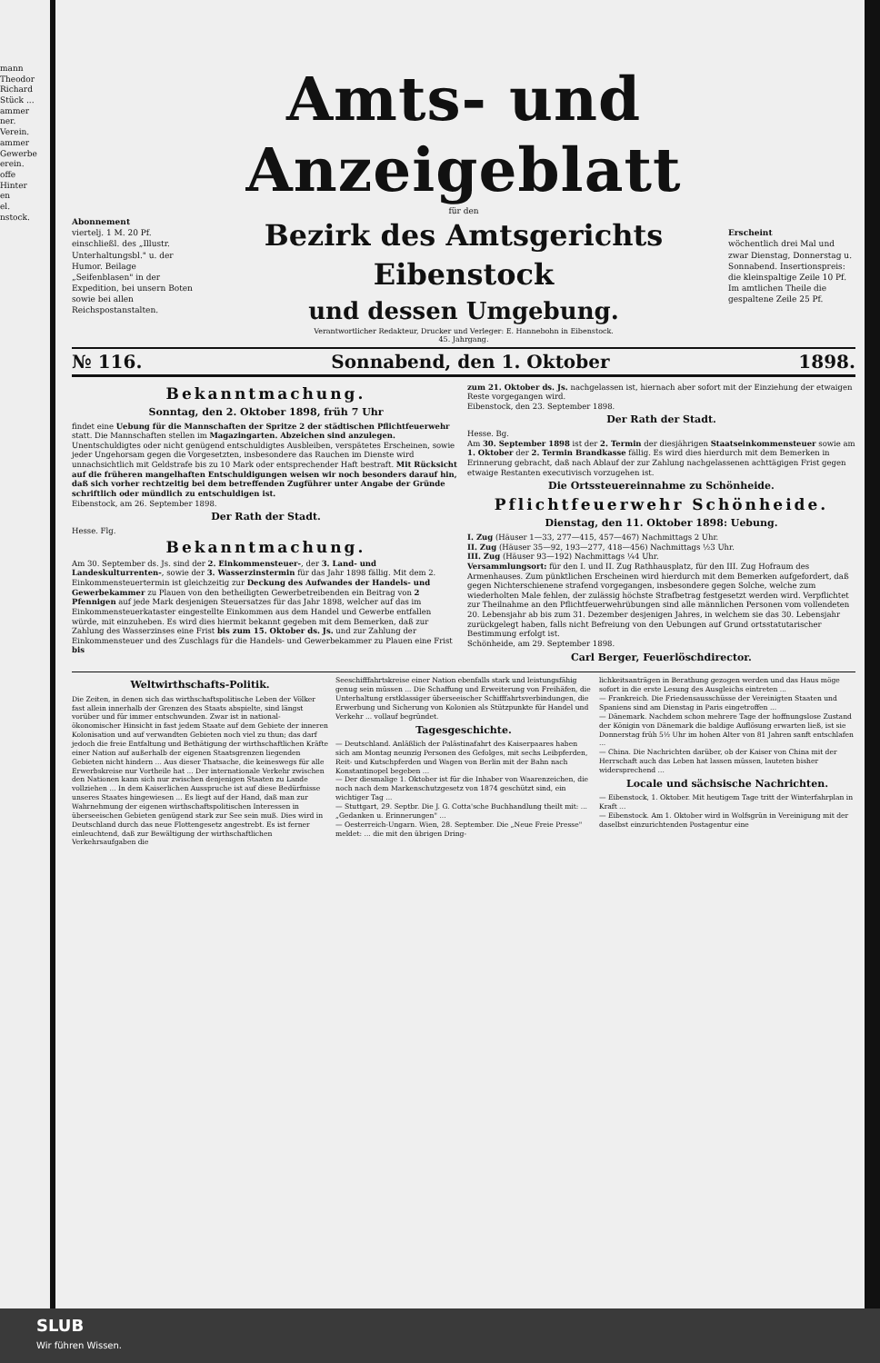mann Theodor Richard Stück ...
ammer
ner.
Verein.
ammer
Gewerbe
erein.
offe
Hinter
en
el.
nstock.
Amts- und Anzeigeblatt
Abonnement
viertelj. 1 M. 20 Pf. einschließl. des „Illustr. Unterhaltungsbl." u. der Humor. Beilage „Seifenblasen" in der Expedition, bei unsern Boten sowie bei allen Reichspostanstalten.
für den
Bezirk des Amtsgerichts Eibenstock
und dessen Umgebung.
Erscheint
wöchentlich drei Mal und zwar Dienstag, Donnerstag u. Sonnabend. Insertionspreis: die kleinspaltige Zeile 10 Pf. Im amtlichen Theile die gespaltene Zeile 25 Pf.
Verantwortlicher Redakteur, Drucker und Verleger: E. Hannebohn in Eibenstock.
45. Jahrgang.
№ 116. Sonnabend, den 1. Oktober 1898.
Bekanntmachung.
Sonntag, den 2. Oktober 1898, früh 7 Uhr
findet eine Uebung für die Mannschaften der Spritze 2 der städtischen Pflichtfeuerwehr statt. Die Mannschaften stellen im Magazingarten. Abzeichen sind anzulegen. Unentschuldigtes oder nicht genügend entschuldigtes Ausbleiben, verspätetes Erscheinen, sowie jeder Ungehorsam gegen die Vorgesetzten, insbesondere das Rauchen im Dienste wird unnachsichtlich mit Geldstrafe bis zu 10 Mark oder entsprechender Haft bestraft. Mit Rücksicht auf die früheren mangelhaften Entschuldigungen weisen wir noch besonders darauf hin, daß sich vorher rechtzeitig bei dem betreffenden Zugführer unter Angabe der Gründe schriftlich oder mündlich zu entschuldigen ist.
Eibenstock, am 26. September 1898.
Der Rath der Stadt.
Hesse. Flg.
Bekanntmachung.
Am 30. September ds. Js. sind der 2. Einkommensteuer-, der 3. Land- und Landeskulturrenten-, sowie der 3. Wasserzinstermin für das Jahr 1898 fällig. Mit dem 2. Einkommensteuertermin ist gleichzeitig zur Deckung des Aufwandes der Handels- und Gewerbekammer zu Plauen von den betheiligten Gewerbetreibenden ein Beitrag von 2 Pfennigen auf jede Mark desjenigen Steuersatzes für das Jahr 1898, welcher auf das im Einkommensteuerkataster eingestellte Einkommen aus dem Handel und Gewerbe entfallen würde, mit einzuheben. Es wird dies hiermit bekannt gegeben mit dem Bemerken, daß zur Zahlung des Wasserzinses eine Frist bis zum 15. Oktober ds. Js. und zur Zahlung der Einkommensteuer und des Zuschlags für die Handels- und Gewerbekammer zu Plauen eine Frist bis
zum 21. Oktober ds. Js. nachgelassen ist, hiernach aber sofort mit der Einziehung der etwaigen Reste vorgegangen wird.
Eibenstock, den 23. September 1898.
Der Rath der Stadt.
Hesse. Bg.
Am 30. September 1898 ist der 2. Termin der diesjährigen Staatseinkommensteuer sowie am 1. Oktober der 2. Termin Brandkasse fällig. Es wird dies hierdurch mit dem Bemerken in Erinnerung gebracht, daß nach Ablauf der zur Zahlung nachgelassenen achttägigen Frist gegen etwaige Restanten executivisch vorzugehen ist.
Die Ortssteuereinnahme zu Schönheide.
Pflichtfeuerwehr Schönheide.
Dienstag, den 11. Oktober 1898: Uebung.
I. Zug (Häuser 1—33, 277—415, 457—467) Nachmittags 2 Uhr.
II. Zug (Häuser 35—92, 193—277, 418—456) Nachmittags ½3 Uhr.
III. Zug (Häuser 93—192) Nachmittags ¼4 Uhr.
Versammlungsort: für den I. und II. Zug Rathhausplatz, für den III. Zug Hofraum des Armenhauses. Zum pünktlichen Erscheinen wird hierdurch mit dem Bemerken aufgefordert, daß gegen Nichterschienene strafend vorgegangen, insbesondere gegen Solche, welche zum wiederholten Male fehlen, der zulässig höchste Strafbetrag festgesetzt werden wird. Verpflichtet zur Theilnahme an den Pflichtfeuerwehrübungen sind alle männlichen Personen vom vollendeten 20. Lebensjahr ab bis zum 31. Dezember desjenigen Jahres, in welchem sie das 30. Lebensjahr zurückgelegt haben, falls nicht Befreiung von den Uebungen auf Grund ortsstatutarischer Bestimmung erfolgt ist.
Schönheide, am 29. September 1898.
Carl Berger, Feuerlöschdirector.
Weltwirthschafts-Politik.
Die Zeiten, in denen sich das wirthschaftspolitische Leben der Völker fast allein innerhalb der Grenzen des Staats abspielte, sind längst vorüber und für immer entschwunden. Zwar ist in national-ökonomischer Hinsicht in fast jedem Staate auf dem Gebiete der inneren Kolonisation und auf verwandten Gebieten noch viel zu thun; das darf jedoch die freie Entfaltung und Bethätigung der wirthschaftlichen Kräfte einer Nation auf außerhalb der eigenen Staatsgrenzen liegenden Gebieten nicht hindern ... Aus dieser Thatsache, die keineswegs für alle Erwerbskreise nur Vortheile hat ... Der internationale Verkehr zwischen den Nationen kann sich nur zwischen denjenigen Staaten zu Lande vollziehen ... In dem Kaiserlichen Ausspruche ist auf diese Bedürfnisse unseres Staates hingewiesen ... Es liegt auf der Hand, daß man zur Wahrnehmung der eigenen wirthschaftspolitischen Interessen in überseeischen Gebieten genügend stark zur See sein muß. Dies wird in Deutschland durch das neue Flottengesetz angestrebt. Es ist ferner einleuchtend, daß zur Bewältigung der wirthschaftlichen Verkehrsaufgaben die
Seeschifffahrtskreise einer Nation ebenfalls stark und leistungsfähig genug sein müssen ... Die Schaffung und Erweiterung von Freihäfen, die Unterhaltung erstklassiger überseeischer Schifffahrtsverbindungen, die Erwerbung und Sicherung von Kolonien als Stützpunkte für Handel und Verkehr ... vollauf begründet.
Tagesgeschichte.
— Deutschland. Anläßlich der Palästinafahrt des Kaiserpaares haben sich am Montag neunzig Personen des Gefolges, mit sechs Leibpferden, Reit- und Kutschpferden und Wagen von Berlin mit der Bahn nach Konstantinopel begeben ...
— Der diesmalige 1. Oktober ist für die Inhaber von Waarenzeichen, die noch nach dem Markenschutzgesetz von 1874 geschützt sind, ein wichtiger Tag ...
— Stuttgart, 29. Septbr. Die J. G. Cotta'sche Buchhandlung theilt mit: ... „Gedanken u. Erinnerungen" ...
— Oesterreich-Ungarn. Wien, 28. September. Die „Neue Freie Presse" meldet: ... die mit den übrigen Dring-
lichkeitsanträgen in Berathung gezogen werden und das Haus möge sofort in die erste Lesung des Ausgleichs eintreten ...
— Frankreich. Die Friedensausschüsse der Vereinigten Staaten und Spaniens sind am Dienstag in Paris eingetroffen ...
— Dänemark. Nachdem schon mehrere Tage der hoffnungslose Zustand der Königin von Dänemark die baldige Auflösung erwarten ließ, ist sie Donnerstag früh 5½ Uhr im hohen Alter von 81 Jahren sanft entschlafen ...
— China. Die Nachrichten darüber, ob der Kaiser von China mit der Herrschaft auch das Leben hat lassen müssen, lauteten bisher widersprechend ...
Locale und sächsische Nachrichten.
— Eibenstock, 1. Oktober. Mit heutigem Tage tritt der Winterfahrplan in Kraft ...
— Eibenstock. Am 1. Oktober wird in Wolfsgrün in Vereinigung mit der daselbst einzurichtenden Postagentur eine
SLUB
Wir führen Wissen.